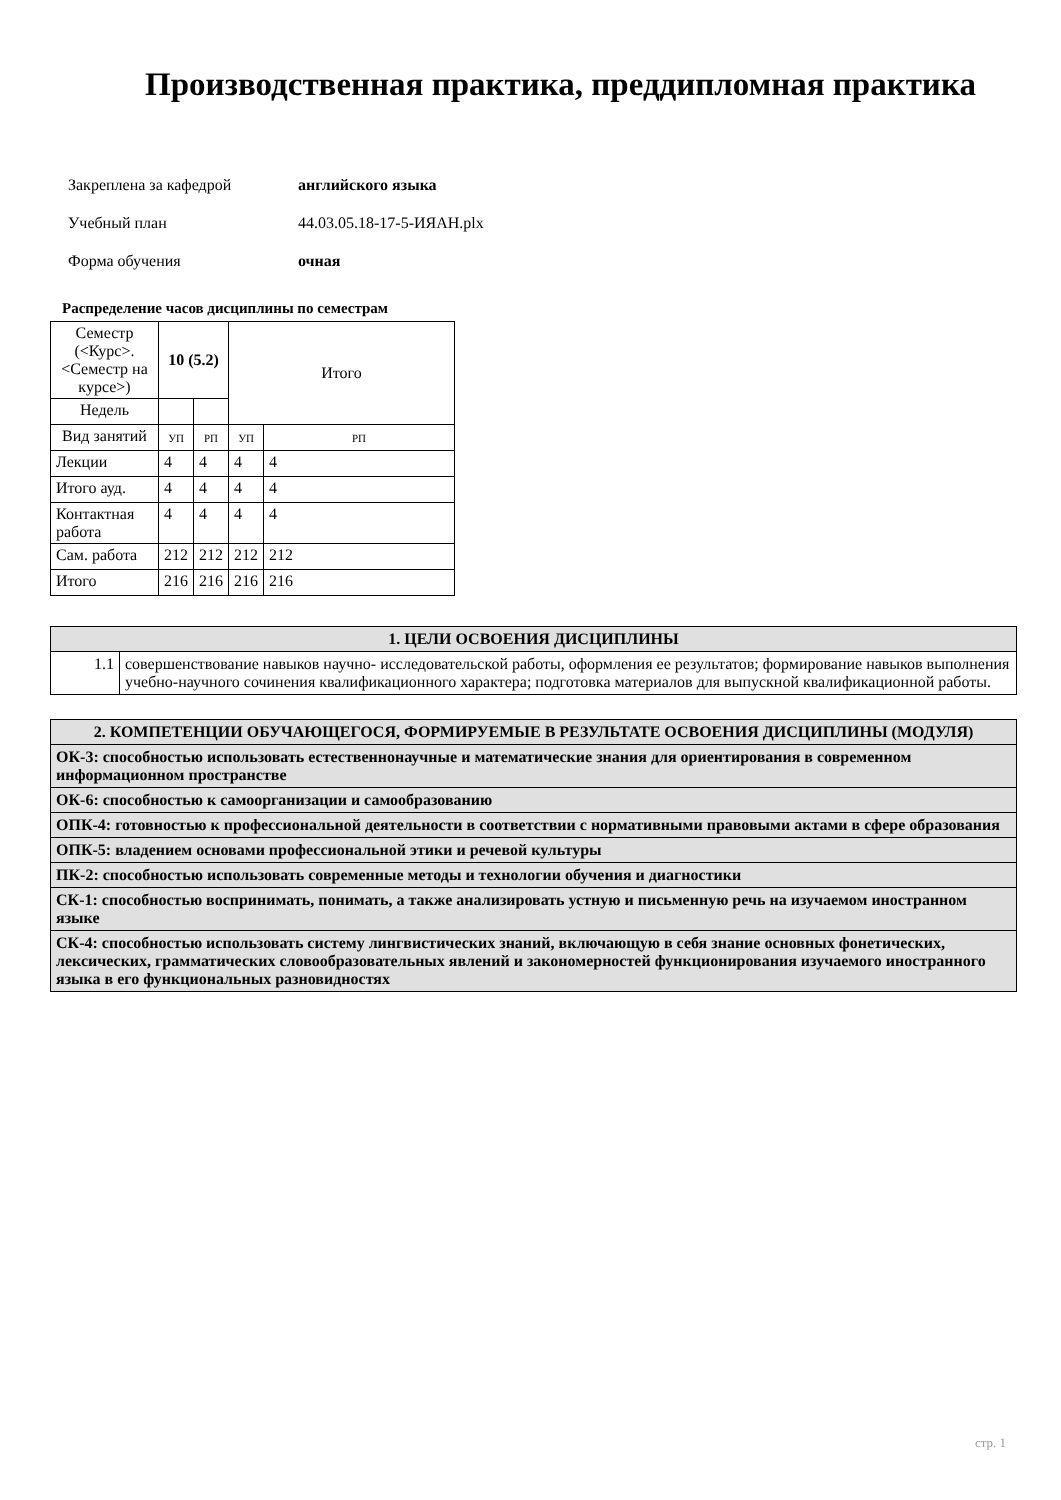Производственная практика, преддипломная практика
Закреплена за кафедрой английского языка
Учебный план 44.03.05.18-17-5-ИЯАН.plx
Форма обучения очная
Распределение часов дисциплины по семестрам
| Семестр (<Курс>.<Семестр на курсе>) | 10 (5.2) | | Итого | |
| Недель | | | | |
| Вид занятий | УП | РП | УП | РП |
| Лекции | 4 | 4 | 4 | 4 |
| Итого ауд. | 4 | 4 | 4 | 4 |
| Контактная работа | 4 | 4 | 4 | 4 |
| Сам. работа | 212 | 212 | 212 | 212 |
| Итого | 216 | 216 | 216 | 216 |
| 1. ЦЕЛИ ОСВОЕНИЯ ДИСЦИПЛИНЫ | |
| 1.1 | совершенствование навыков научно- исследовательской работы, оформления ее результатов; формирование навыков выполнения учебно-научного сочинения квалификационного характера; подготовка материалов для выпускной квалификационной работы. |
| 2. КОМПЕТЕНЦИИ ОБУЧАЮЩЕГОСЯ, ФОРМИРУЕМЫЕ В РЕЗУЛЬТАТЕ ОСВОЕНИЯ ДИСЦИПЛИНЫ (МОДУЛЯ) |
| ОК-3: способностью использовать естественнонаучные и математические знания для ориентирования в современном информационном пространстве |
| ОК-6: способностью к самоорганизации и самообразованию |
| ОПК-4: готовностью к профессиональной деятельности в соответствии с нормативными правовыми актами в сфере образования |
| ОПК-5: владением основами профессиональной этики и речевой культуры |
| ПК-2: способностью использовать современные методы и технологии обучения и диагностики |
| СК-1: способностью воспринимать, понимать, а также анализировать устную и письменную речь на изучаемом иностранном языке |
| СК-4: способностью использовать систему лингвистических знаний, включающую в себя знание основных фонетических, лексических, грамматических словообразовательных явлений и закономерностей функционирования изучаемого иностранного языка в его функциональных разновидностях |
стр. 1